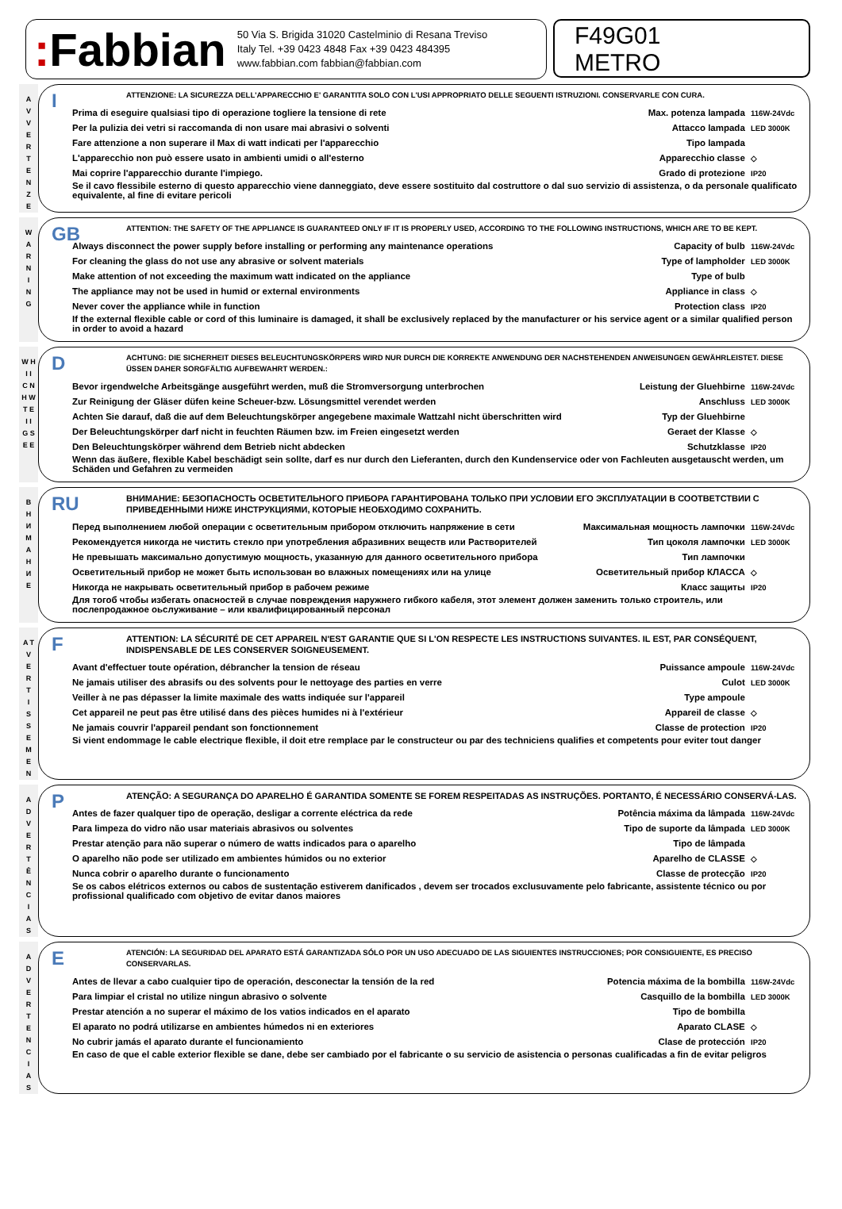: Fabbian
50 Via S. Brigida 31020 Castelminio di Resana Treviso
Italy Tel. +39 0423 4848 Fax +39 0423 484395
www.fabbian.com fabbian@fabbian.com
F49G01
METRO
A
V
V
E
R
T
E
N
Z
E
I
ATTENZIONE: LA SICUREZZA DELL'APPARECCHIO E' GARANTITA SOLO CON L'USI APPROPRIATO DELLE SEGUENTI ISTRUZIONI. CONSERVARLE CON CURA.
Prima di eseguire qualsiasi tipo di operazione togliere la tensione di rete Max. potenza lampada 116W-24Vdc
Per la pulizia dei vetri si raccomanda di non usare mai abrasivi o solventi Attacco lampada LED 3000K
Fare attenzione a non superare il Max di watt indicati per l'apparecchio Tipo lampada
L'apparecchio non può essere usato in ambienti umidi o all'esterno Apparecchio classe ◇
Mai coprire l'apparecchio durante l'impiego. Grado di protezione IP20
Se il cavo flessibile esterno di questo apparecchio viene danneggiato, deve essere sostituito dal costruttore o dal suo servizio di assistenza, o da personale qualificato equivalente, al fine di evitare pericoli
W
A
R
N
I
N
G
GB
ATTENTION: THE SAFETY OF THE APPLIANCE IS GUARANTEED ONLY IF IT IS PROPERLY USED, ACCORDING TO THE FOLLOWING INSTRUCTIONS, WHICH ARE TO BE KEPT.
Always disconnect the power supply before installing or performing any maintenance operations Capacity of bulb 116W-24Vdc
For cleaning the glass do not use any abrasive or solvent materials Type of lampholder LED 3000K
Make attention of not exceeding the maximum watt indicated on the appliance Type of bulb
The appliance may not be used in humid or external environments Appliance in class ◇
Never cover the appliance while in function Protection class IP20
If the external flexible cable or cord of this luminaire is damaged, it shall be exclusively replaced by the manufacturer or his service agent or a similar qualified person in order to avoid a hazard
W H
I I
C N
H W
T E
I I
G S
E E
D
ACHTUNG: DIE SICHERHEIT DIESES BELEUCHTUNGSKÖRPERS WIRD NUR DURCH DIE KORREKTE ANWENDUNG DER NACHSTEHENDEN ANWEISUNGEN GEWÄHRLEISTET. DIESE ÜSSEN DAHER SORGFÄLTIG AUFBEWAHRT WERDEN.:
Bevor irgendwelche Arbeitsgänge ausgeführt werden, muß die Stromversorgung unterbrochen Leistung der Gluehbirne 116W-24Vdc
Zur Reinigung der Gläser düfen keine Scheuer-bzw. Lösungsmittel verendet werden Anschluss LED 3000K
Achten Sie darauf, daß die auf dem Beleuchtungskörper angegebene maximale Wattzahl nicht überschritten wird Typ der Gluehbirne
Der Beleuchtungskörper darf nicht in feuchten Räumen bzw. im Freien eingesetzt werden Geraet der Klasse ◇
Den Beleuchtungskörper während dem Betrieb nicht abdecken Schutzklasse IP20
Wenn das äußere, flexible Kabel beschädigt sein sollte, darf es nur durch den Lieferanten, durch den Kundenservice oder von Fachleuten ausgetauscht werden, um Schäden und Gefahren zu vermeiden
В
Н
И
М
А
Н
И
Е
RU
ВНИМАНИЕ: БЕЗОПАСНОСТЬ ОСВЕТИТЕЛЬНОГО ПРИБОРА ГАРАНТИРОВАНА ТОЛЬКО ПРИ УСЛОВИИ ЕГО ЭКСПЛУАТАЦИИ В СООТВЕТСТВИИ С ПРИВЕДЕННЫМИ НИЖЕ ИНСТРУКЦИЯМИ, КОТОРЫЕ НЕОБХОДИМО СОХРАНИТЬ.
Перед выполнением любой операции с осветительным прибором отключить напряжение в сети Максимальная мощность лампочки 116W-24Vdc
Рекомендуется никогда не чистить стекло при употребления абразивних веществ или Растворителей Тип цоколя лампочки LED 3000K
Не превышать максимально допустимую мощность, указанную для данного осветительного прибора Тип лампочки
Осветительный прибор не может быть использован во влажных помещениях или на улице Осветительный прибор КЛАССА ◇
Никогда не накрывать осветительный прибор в рабочем режиме Класс защиты IP20
Для тогоб чтобы избегать опасностей в случае повреждения наружнего гибкого кабеля, этот элемент должен заменить только строитель, или послепродажное оьслуживание – или квалифицированный персонал
A T
V
E
R
T
I
S
S
E
M
E
N
F
ATTENTION: LA SÉCURITÉ DE CET APPAREIL N'EST GARANTIE QUE SI L'ON RESPECTE LES INSTRUCTIONS SUIVANTES. IL EST, PAR CONSÉQUENT, INDISPENSABLE DE LES CONSERVER SOIGNEUSEMENT.
Avant d'effectuer toute opération, débrancher la tension de réseau Puissance ampoule 116W-24Vdc
Ne jamais utiliser des abrasifs ou des solvents pour le nettoyage des parties en verre Culot LED 3000K
Veiller à ne pas dépasser la limite maximale des watts indiquée sur l'appareil Type ampoule
Cet appareil ne peut pas être utilisé dans des pièces humides ni à l'extérieur Appareil de classe ◇
Ne jamais couvrir l'appareil pendant son fonctionnement Classe de protection IP20
Si vient endommage le cable electrique flexible, il doit etre remplace par le constructeur ou par des techniciens qualifies et competents pour eviter tout danger
A
D
V
E
R
T
Ê
N
C
I
A
S
P
ATENÇÃO: A SEGURANÇA DO APARELHO É GARANTIDA SOMENTE SE FOREM RESPEITADAS AS INSTRUÇÕES. PORTANTO, É NECESSÁRIO CONSERVÁ-LAS.
Antes de fazer qualquer tipo de operação, desligar a corrente eléctrica da rede Potência máxima da lâmpada 116W-24Vdc
Para limpeza do vidro não usar materiais abrasivos ou solventes Tipo de suporte da lâmpada LED 3000K
Prestar atenção para não superar o número de watts indicados para o aparelho Tipo de lâmpada
O aparelho não pode ser utilizado em ambientes húmidos ou no exterior Aparelho de CLASSE ◇
Nunca cobrir o aparelho durante o funcionamento Classe de protecção IP20
Se os cabos elétricos externos ou cabos de sustentação estiverem danificados , devem ser trocados exclusuvamente pelo fabricante, assistente técnico ou por profissional qualificado com objetivo de evitar danos maiores
A
D
V
E
R
T
E
N
C
I
A
S
E
ATENCIÓN: LA SEGURIDAD DEL APARATO ESTÁ GARANTIZADA SÓLO POR UN USO ADECUADO DE LAS SIGUIENTES INSTRUCCIONES; POR CONSIGUIENTE, ES PRECISO CONSERVARLAS.
Antes de llevar a cabo cualquier tipo de operación, desconectar la tensión de la red Potencia máxima de la bombilla 116W-24Vdc
Para limpiar el cristal no utilize ningun abrasivo o solvente Casquillo de la bombilla LED 3000K
Prestar atención a no superar el máximo de los vatios indicados en el aparato Tipo de bombilla
El aparato no podrá utilizarse en ambientes húmedos ni en exteriores Aparato CLASE ◇
No cubrir jamás el aparato durante el funcionamiento Clase de protección IP20
En caso de que el cable exterior flexible se dane, debe ser cambiado por el fabricante o su servicio de asistencia o personas cualificadas a fin de evitar peligros